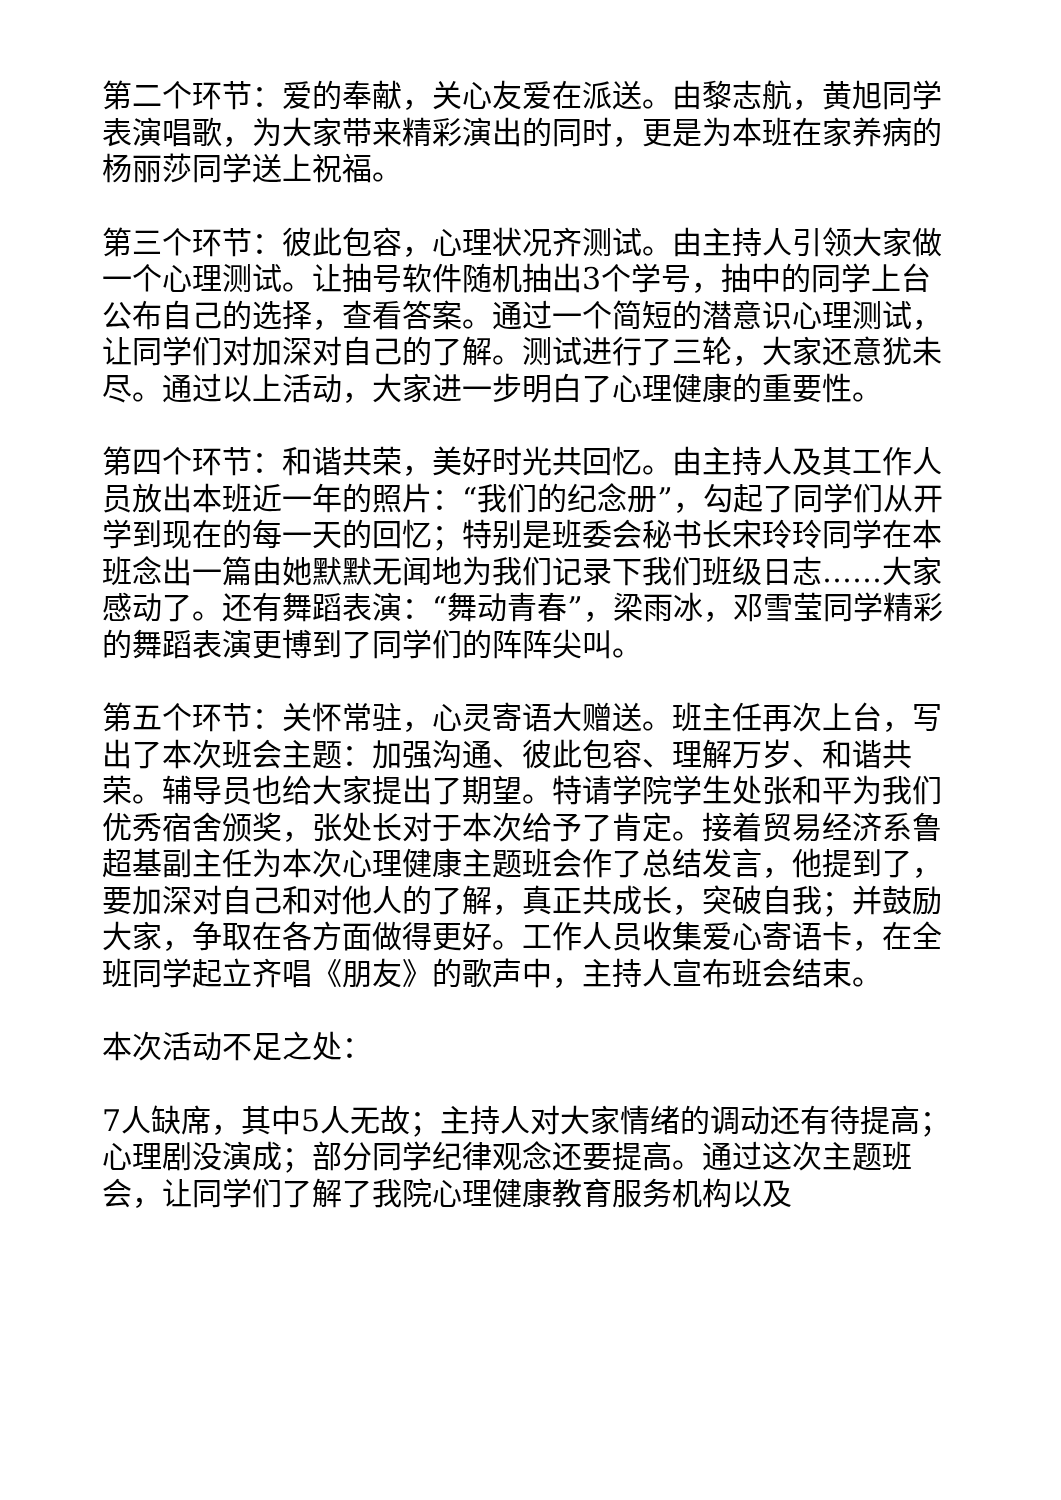第二个环节：爱的奉献，关心友爱在派送。由黎志航，黄旭同学表演唱歌，为大家带来精彩演出的同时，更是为本班在家养病的杨丽莎同学送上祝福。
第三个环节：彼此包容，心理状况齐测试。由主持人引领大家做一个心理测试。让抽号软件随机抽出3个学号，抽中的同学上台公布自己的选择，查看答案。通过一个简短的潜意识心理测试，让同学们对加深对自己的了解。测试进行了三轮，大家还意犹未尽。通过以上活动，大家进一步明白了心理健康的重要性。
第四个环节：和谐共荣，美好时光共回忆。由主持人及其工作人员放出本班近一年的照片：“我们的纪念册”，勾起了同学们从开学到现在的每一天的回忆；特别是班委会秘书长宋玲玲同学在本班念出一篇由她默默无闻地为我们记录下我们班级日志……大家感动了。还有舞蹈表演：“舞动青春”，梁雨冰，邓雪莹同学精彩的舞蹈表演更博到了同学们的阵阵尖叫。
第五个环节：关怀常驻，心灵寄语大赠送。班主任再次上台，写出了本次班会主题：加强沟通、彼此包容、理解万岁、和谐共荣。辅导员也给大家提出了期望。特请学院学生处张和平为我们优秀宿舍颁奖，张处长对于本次给予了肯定。接着贸易经济系鲁超基副主任为本次心理健康主题班会作了总结发言，他提到了，要加深对自己和对他人的了解，真正共成长，突破自我；并鼓励大家，争取在各方面做得更好。工作人员收集爱心寄语卡，在全班同学起立齐唱《朋友》的歌声中，主持人宣布班会结束。
本次活动不足之处：
7人缺席，其中5人无故；主持人对大家情绪的调动还有待提高；心理剧没演成；部分同学纪律观念还要提高。通过这次主题班会，让同学们了解了我院心理健康教育服务机构以及